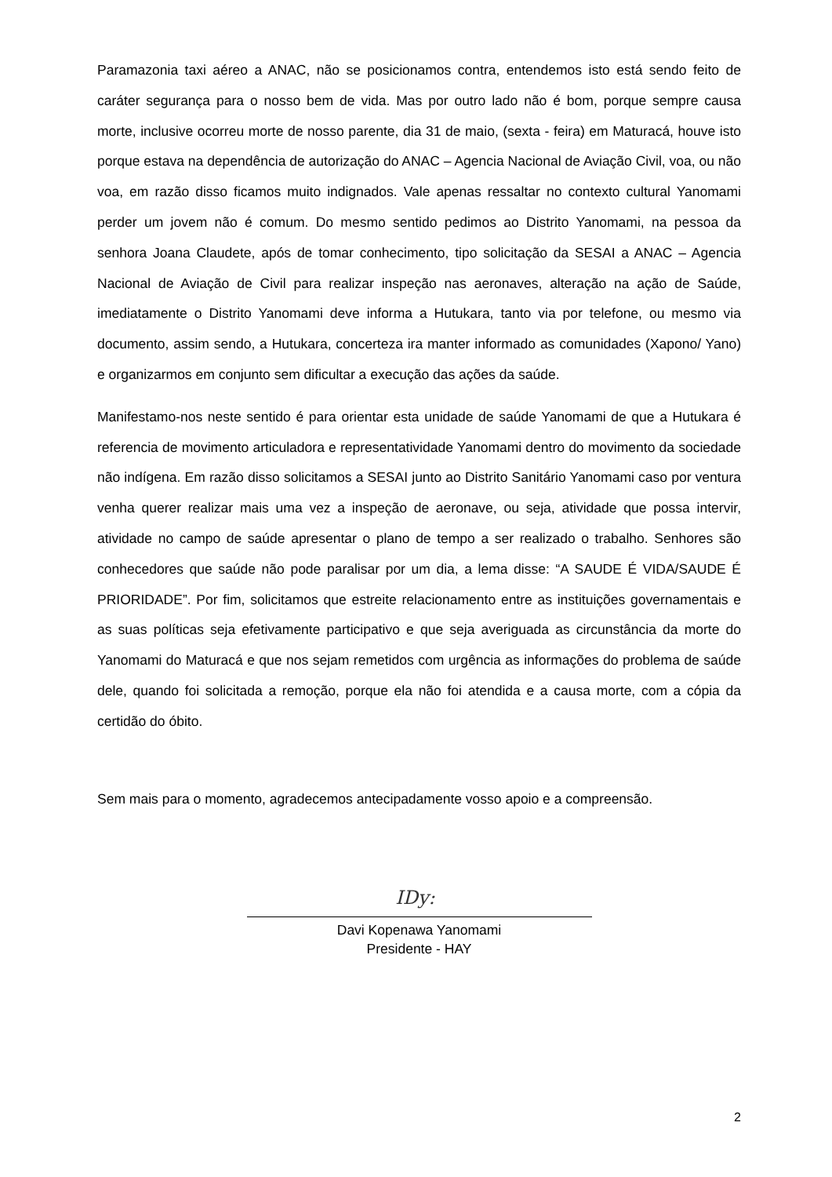Paramazonia taxi aéreo a ANAC, não se posicionamos contra, entendemos isto está sendo feito de caráter segurança para o nosso bem de vida. Mas por outro lado não é bom, porque sempre causa morte, inclusive ocorreu morte de nosso parente, dia 31 de maio, (sexta - feira) em Maturacá, houve isto porque estava na dependência de autorização do ANAC – Agencia Nacional de Aviação Civil, voa, ou não voa, em razão disso ficamos muito indignados. Vale apenas ressaltar no contexto cultural Yanomami perder um jovem não é comum. Do mesmo sentido pedimos ao Distrito Yanomami, na pessoa da senhora Joana Claudete, após de tomar conhecimento, tipo solicitação da SESAI a ANAC – Agencia Nacional de Aviação de Civil para realizar inspeção nas aeronaves, alteração na ação de Saúde, imediatamente o Distrito Yanomami deve informa a Hutukara, tanto via por telefone, ou mesmo via documento, assim sendo, a Hutukara, concerteza ira manter informado as comunidades (Xapono/ Yano) e organizarmos em conjunto sem dificultar a execução das ações da saúde.
Manifestamo-nos neste sentido é para orientar esta unidade de saúde Yanomami de que a Hutukara é referencia de movimento articuladora e representatividade Yanomami dentro do movimento da sociedade não indígena. Em razão disso solicitamos a SESAI junto ao Distrito Sanitário Yanomami caso por ventura venha querer realizar mais uma vez a inspeção de aeronave, ou seja, atividade que possa intervir, atividade no campo de saúde apresentar o plano de tempo a ser realizado o trabalho. Senhores são conhecedores que saúde não pode paralisar por um dia, a lema disse: “A SAUDE É VIDA/SAUDE É PRIORIDADE”. Por fim, solicitamos que estreite relacionamento entre as instituições governamentais e as suas políticas seja efetivamente participativo e que seja averiguada as circunstância da morte do Yanomami do Maturacá e que nos sejam remetidos com urgência as informações do problema de saúde dele, quando foi solicitada a remoção, porque ela não foi atendida e a causa morte, com a cópia da certidão do óbito.
Sem mais para o momento, agradecemos antecipadamente vosso apoio e a compreensão.
IDy:
Davi Kopenawa Yanomami
Presidente - HAY
2